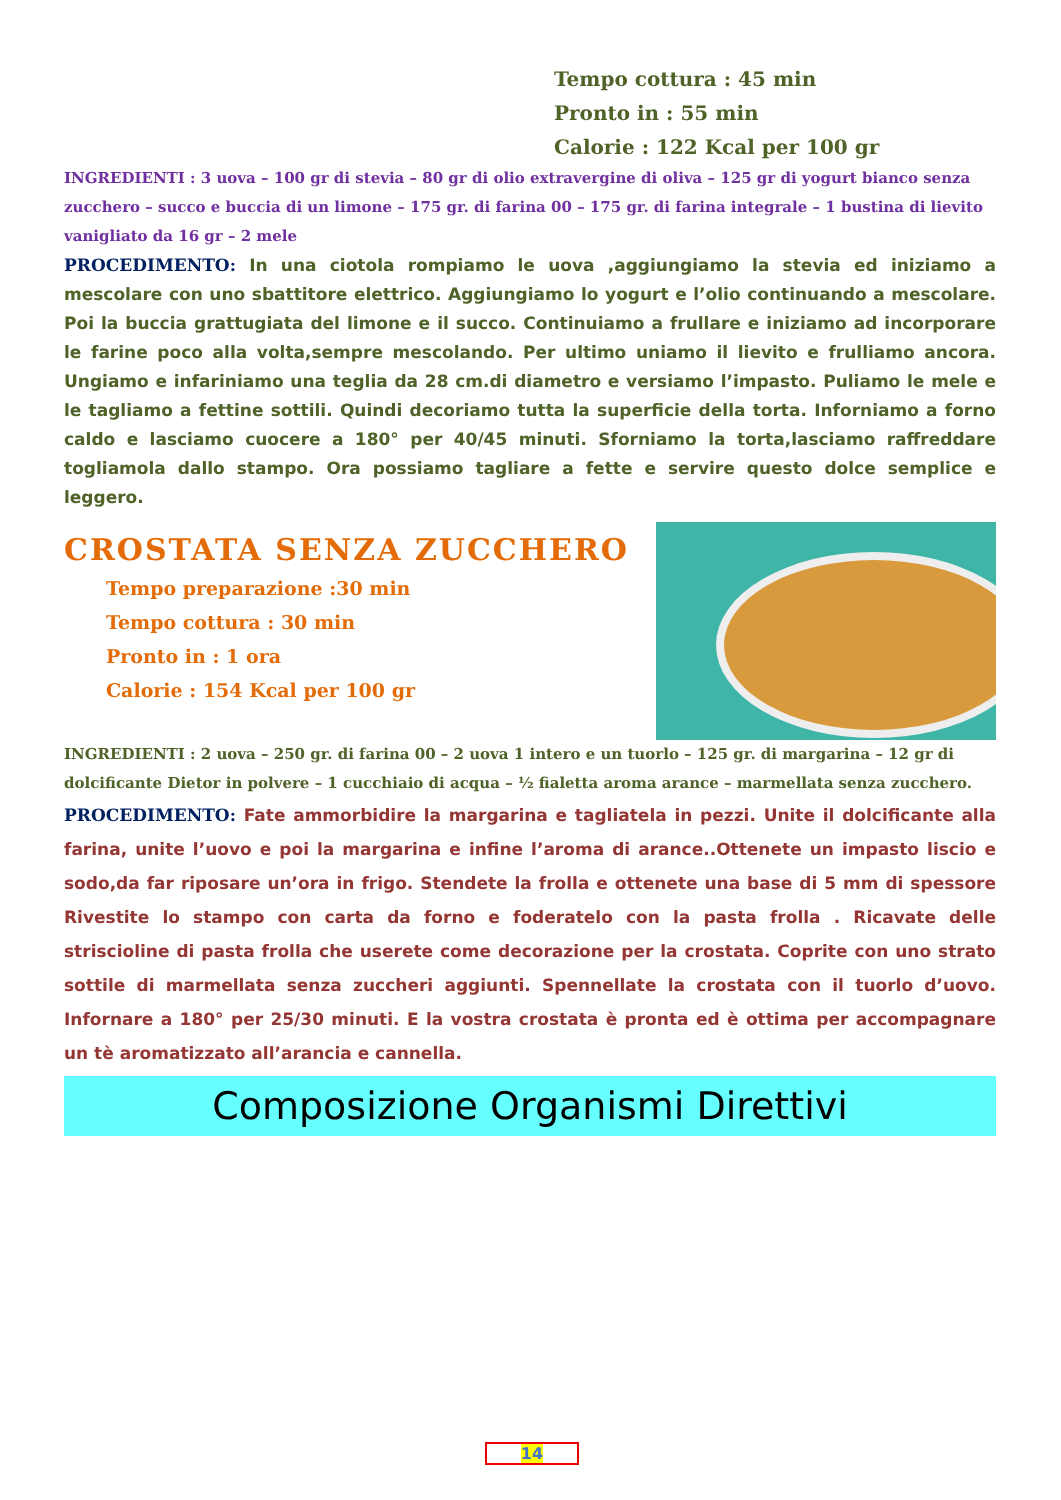Tempo cottura : 45 min
Pronto in : 55 min
Calorie : 122 Kcal per 100 gr
INGREDIENTI : 3 uova – 100 gr di stevia – 80 gr di olio extravergine di oliva – 125 gr di yogurt bianco senza zucchero – succo e buccia di un limone – 175 gr. di farina 00 – 175 gr. di farina integrale – 1 bustina di lievito vanigliato da 16 gr – 2 mele
PROCEDIMENTO: In una ciotola rompiamo le uova ,aggiungiamo la stevia ed iniziamo a mescolare con uno sbattitore elettrico. Aggiungiamo lo yogurt e l’olio continuando a mescolare. Poi la buccia grattugiata del limone e il succo. Continuiamo a frullare e iniziamo ad incorporare le farine poco alla volta,sempre mescolando. Per ultimo uniamo il lievito e frulliamo ancora. Ungiamo e infariniamo una teglia da 28 cm.di diametro e versiamo l’impasto. Puliamo le mele e le tagliamo a fettine sottili. Quindi decoriamo tutta la superficie della torta. Inforniamo a forno caldo e lasciamo cuocere a 180° per 40/45 minuti. Sforniamo la torta,lasciamo raffreddare togliamola dallo stampo. Ora possiamo tagliare a fette e servire questo dolce semplice e leggero.
CROSTATA SENZA ZUCCHERO
Tempo preparazione :30 min
Tempo cottura : 30 min
Pronto in : 1 ora
Calorie : 154 Kcal per 100 gr
INGREDIENTI : 2 uova – 250 gr. di farina 00 – 2 uova 1 intero e un tuorlo – 125 gr. di margarina – 12 gr di dolcificante Dietor in polvere – 1 cucchiaio di acqua – ½ fialetta aroma arance – marmellata senza zucchero.
PROCEDIMENTO: Fate ammorbidire la margarina e tagliatela in pezzi. Unite il dolcificante alla farina, unite l’uovo e poi la margarina e infine l’aroma di arance..Ottenete un impasto liscio e sodo,da far riposare un’ora in frigo. Stendete la frolla e ottenete una base di 5 mm di spessore Rivestite lo stampo con carta da forno e foderatelo con la pasta frolla . Ricavate delle striscioline di pasta frolla che userete come decorazione per la crostata. Coprite con uno strato sottile di marmellata senza zuccheri aggiunti. Spennellate la crostata con il tuorlo d’uovo. Infornare a 180° per 25/30 minuti. E la vostra crostata è pronta ed è ottima per accompagnare un tè aromatizzato all’arancia e cannella.
Composizione Organismi Direttivi
14